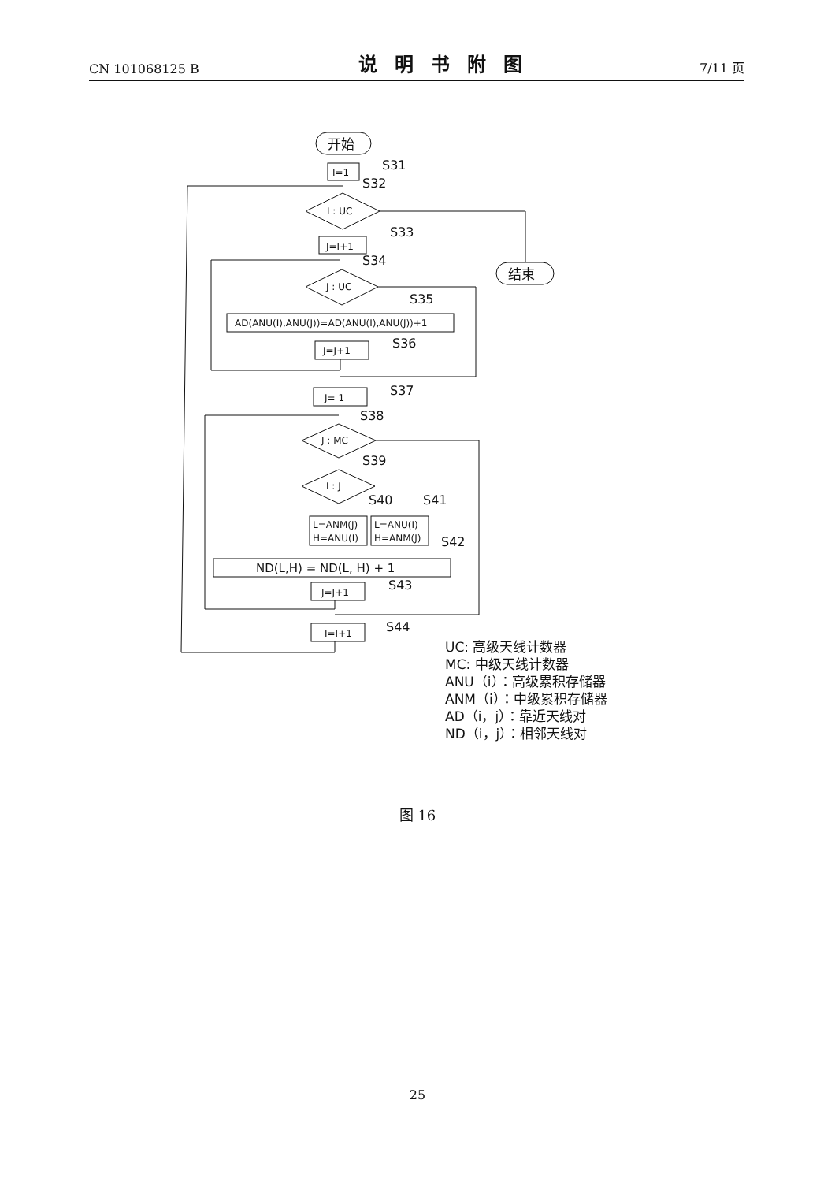CN 101068125 B 说明书附图 7/11 页
开始
I=1
S31
S32
I : UC
结束
J=I+1
S33
S34
J : UC
S35
AD(ANU(I),ANU(J))=AD(ANU(I),ANU(J))+1
J=J+1
S36
J= 1
S37
S38
J : MC
S39
I : J
S40
S41
L=ANM(J)
H=ANU(I)
L=ANU(I)
H=ANM(J)
S42
ND(L,H) = ND(L, H) + 1
J=J+1
S43
I=I+1
S44
UC: 高级天线计数器
MC: 中级天线计数器
ANU（i）：高级累积存储器
ANM（i）：中级累积存储器
AD（i，j）：靠近天线对
ND（i，j）：相邻天线对
图 16
25